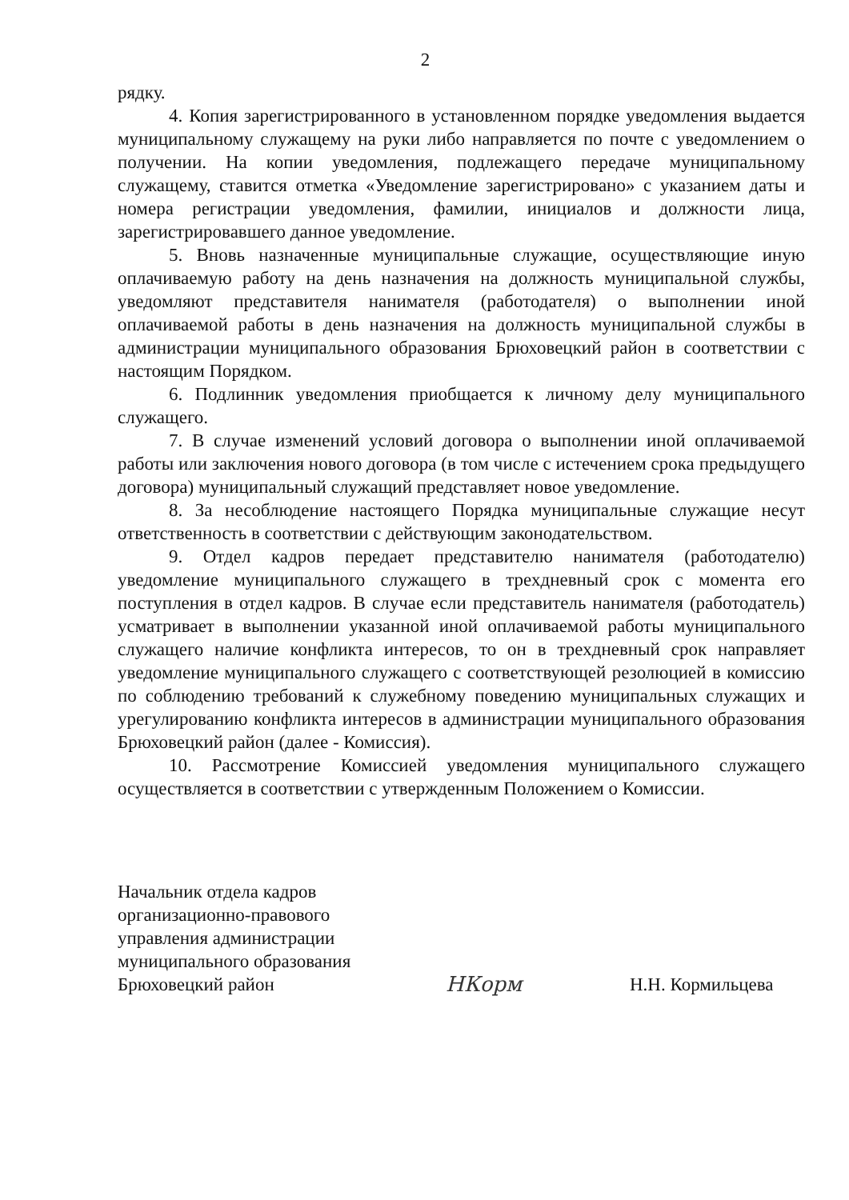2
рядку.
4. Копия зарегистрированного в установленном порядке уведомления выдается муниципальному служащему на руки либо направляется по почте с уведомлением о получении. На копии уведомления, подлежащего передаче муниципальному служащему, ставится отметка «Уведомление зарегистрировано» с указанием даты и номера регистрации уведомления, фамилии, инициалов и должности лица, зарегистрировавшего данное уведомление.
5. Вновь назначенные муниципальные служащие, осуществляющие иную оплачиваемую работу на день назначения на должность муниципальной службы, уведомляют представителя нанимателя (работодателя) о выполнении иной оплачиваемой работы в день назначения на должность муниципальной службы в администрации муниципального образования Брюховецкий район в соответствии с настоящим Порядком.
6. Подлинник уведомления приобщается к личному делу муниципального служащего.
7. В случае изменений условий договора о выполнении иной оплачиваемой работы или заключения нового договора (в том числе с истечением срока предыдущего договора) муниципальный служащий представляет новое уведомление.
8. За несоблюдение настоящего Порядка муниципальные служащие несут ответственность в соответствии с действующим законодательством.
9. Отдел кадров передает представителю нанимателя (работодателю) уведомление муниципального служащего в трехдневный срок с момента его поступления в отдел кадров. В случае если представитель нанимателя (работодатель) усматривает в выполнении указанной иной оплачиваемой работы муниципального служащего наличие конфликта интересов, то он в трехдневный срок направляет уведомление муниципального служащего с соответствующей резолюцией в комиссию по соблюдению требований к служебному поведению муниципальных служащих и урегулированию конфликта интересов в администрации муниципального образования Брюховецкий район (далее - Комиссия).
10. Рассмотрение Комиссией уведомления муниципального служащего осуществляется в соответствии с утвержденным Положением о Комиссии.
Начальник отдела кадров
организационно-правового
управления администрации
муниципального образования
Брюховецкий район
НКорм
Н.Н. Кормильцева